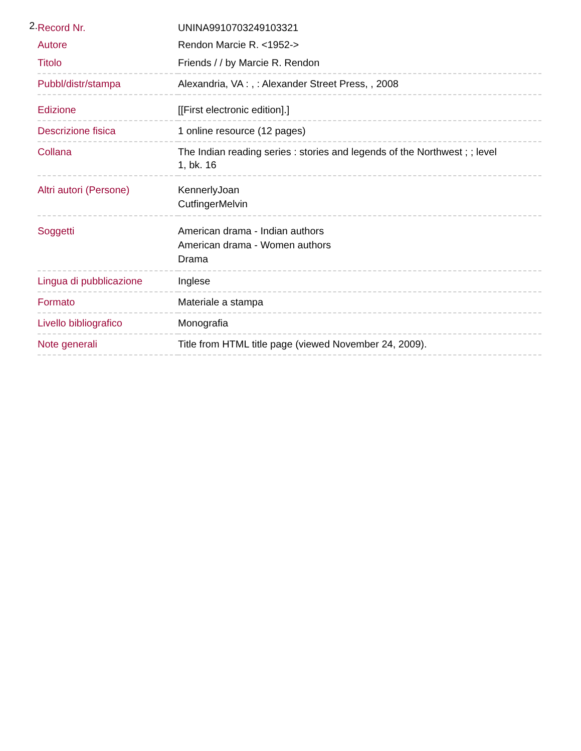2.
| Record Nr. | UNINA9910703249103321 |
| Autore | Rendon Marcie R. <1952-> |
| Titolo | Friends / / by Marcie R. Rendon |
| Pubbl/distr/stampa | Alexandria, VA : , : Alexander Street Press, , 2008 |
| Edizione | [[First electronic edition].] |
| Descrizione fisica | 1 online resource (12 pages) |
| Collana | The Indian reading series : stories and legends of the Northwest ; ; level 1, bk. 16 |
| Altri autori (Persone) | KennerlyJoan CutfingerMelvin |
| Soggetti | American drama - Indian authors American drama - Women authors Drama |
| Lingua di pubblicazione | Inglese |
| Formato | Materiale a stampa |
| Livello bibliografico | Monografia |
| Note generali | Title from HTML title page (viewed November 24, 2009). |